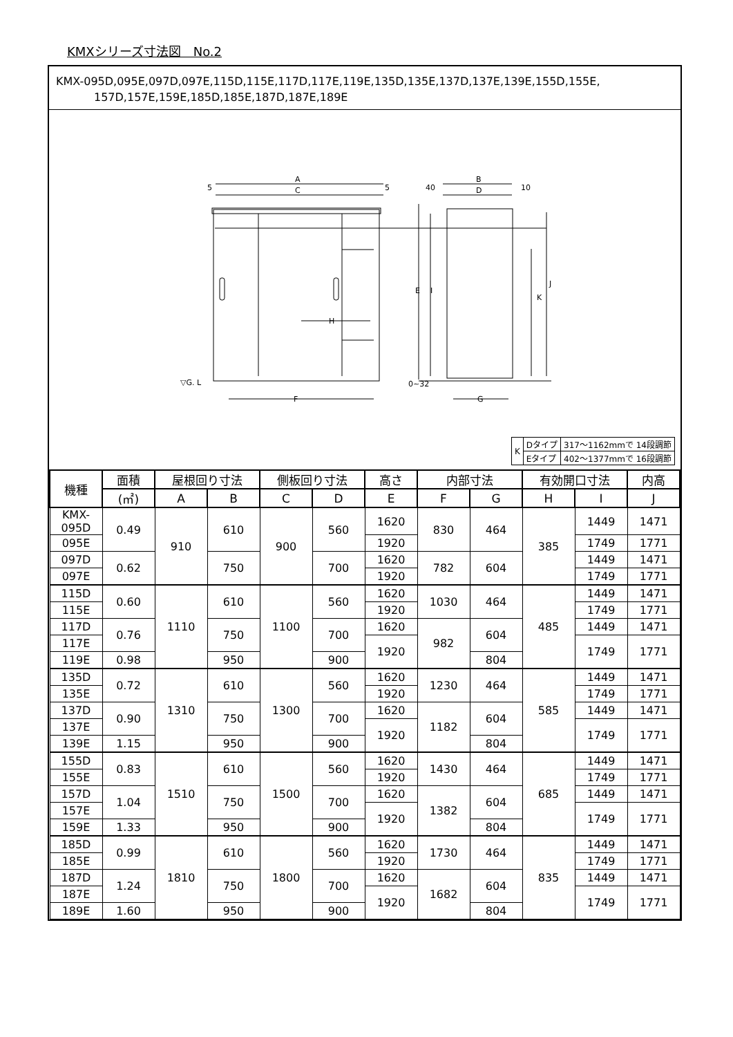KMXシリーズ寸法図　No.2
KMX-095D,095E,097D,097E,115D,115E,117D,117E,119E,135D,135E,137D,137E,139E,155D,155E,
157D,157E,159E,185D,185E,187D,187E,189E
A
C
5
5
F
H
▽G. L
B
D
40
10
G
E
I
K
J
0~32
| K | Dタイプ | 317～1162mmで 14段調節 |
| | Eタイプ | 402～1377mmで 16段調節 |
| 機種 | 面積 | 屋根回り寸法 | | 側板回り寸法 | | 高さ | 内部寸法 | | 有効開口寸法 | | 内高 |
| --- | --- | --- | --- | --- | --- | --- | --- | --- | --- | --- | --- |
| | (㎡) | A | B | C | D | E | F | G | H | I | J |
| KMX-095D | 0.49 | 910 | 610 | 900 | 560 | 1620 | 830 | 464 | 385 | 1449 | 1471 |
| 095E | | | | | | 1920 | | | | 1749 | 1771 |
| 097D | 0.62 | | 750 | | 700 | 1620 | 782 | 604 | | 1449 | 1471 |
| 097E | | | | | | 1920 | | | | 1749 | 1771 |
| 115D | 0.60 | 1110 | 610 | 1100 | 560 | 1620 | 1030 | 464 | 485 | 1449 | 1471 |
| 115E | | | | | | 1920 | | | | 1749 | 1771 |
| 117D | 0.76 | | 750 | | 700 | 1620 | 982 | 604 | | 1449 | 1471 |
| 117E | | | | | | 1920 | | | | 1749 | 1771 |
| 119E | 0.98 | | 950 | | 900 | | | 804 | | | |
| 135D | 0.72 | 1310 | 610 | 1300 | 560 | 1620 | 1230 | 464 | 585 | 1449 | 1471 |
| 135E | | | | | | 1920 | | | | 1749 | 1771 |
| 137D | 0.90 | | 750 | | 700 | 1620 | 1182 | 604 | | 1449 | 1471 |
| 137E | | | | | | 1920 | | | | 1749 | 1771 |
| 139E | 1.15 | | 950 | | 900 | | | 804 | | | |
| 155D | 0.83 | 1510 | 610 | 1500 | 560 | 1620 | 1430 | 464 | 685 | 1449 | 1471 |
| 155E | | | | | | 1920 | | | | 1749 | 1771 |
| 157D | 1.04 | | 750 | | 700 | 1620 | 1382 | 604 | | 1449 | 1471 |
| 157E | | | | | | 1920 | | | | 1749 | 1771 |
| 159E | 1.33 | | 950 | | 900 | | | 804 | | | |
| 185D | 0.99 | 1810 | 610 | 1800 | 560 | 1620 | 1730 | 464 | 835 | 1449 | 1471 |
| 185E | | | | | | 1920 | | | | 1749 | 1771 |
| 187D | 1.24 | | 750 | | 700 | 1620 | 1682 | 604 | | 1449 | 1471 |
| 187E | | | | | | 1920 | | | | 1749 | 1771 |
| 189E | 1.60 | | 950 | | 900 | | | 804 | | | |